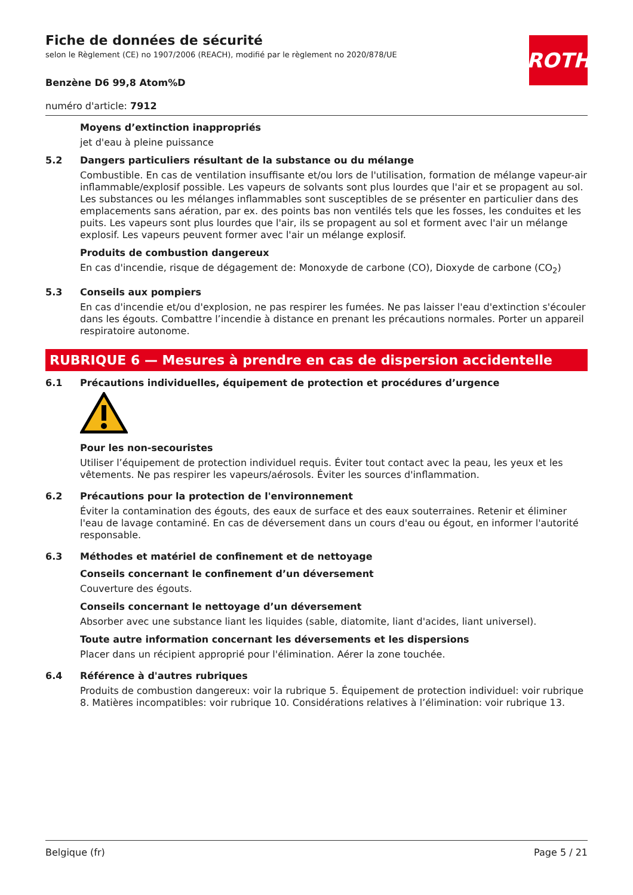ROTH
Fiche de données de sécurité
selon le Règlement (CE) no 1907/2006 (REACH), modifié par le règlement no 2020/878/UE
Benzène D6 99,8 Atom%D
numéro d'article: 7912
Moyens d’extinction inappropriés
jet d'eau à pleine puissance
5.2 Dangers particuliers résultant de la substance ou du mélange
Combustible. En cas de ventilation insuffisante et/ou lors de l'utilisation, formation de mélange vapeur-air inflammable/explosif possible. Les vapeurs de solvants sont plus lourdes que l'air et se propagent au sol. Les substances ou les mélanges inflammables sont susceptibles de se présenter en particulier dans des emplacements sans aération, par ex. des points bas non ventilés tels que les fosses, les conduites et les puits. Les vapeurs sont plus lourdes que l'air, ils se propagent au sol et forment avec l'air un mélange explosif. Les vapeurs peuvent former avec l'air un mélange explosif.
Produits de combustion dangereux
En cas d'incendie, risque de dégagement de: Monoxyde de carbone (CO), Dioxyde de carbone (CO<sub>2</sub>)
5.3 Conseils aux pompiers
En cas d'incendie et/ou d'explosion, ne pas respirer les fumées. Ne pas laisser l'eau d'extinction s'écouler dans les égouts. Combattre l’incendie à distance en prenant les précautions normales. Porter un appareil respiratoire autonome.
RUBRIQUE 6 — Mesures à prendre en cas de dispersion accidentelle
6.1 Précautions individuelles, équipement de protection et procédures d’urgence
Pour les non-secouristes
Utiliser l’équipement de protection individuel requis. Éviter tout contact avec la peau, les yeux et les vêtements. Ne pas respirer les vapeurs/aérosols. Éviter les sources d'inflammation.
6.2 Précautions pour la protection de l'environnement
Éviter la contamination des égouts, des eaux de surface et des eaux souterraines. Retenir et éliminer l'eau de lavage contaminé. En cas de déversement dans un cours d'eau ou égout, en informer l'autorité responsable.
6.3 Méthodes et matériel de confinement et de nettoyage
Conseils concernant le confinement d’un déversement
Couverture des égouts.
Conseils concernant le nettoyage d’un déversement
Absorber avec une substance liant les liquides (sable, diatomite, liant d'acides, liant universel).
Toute autre information concernant les déversements et les dispersions
Placer dans un récipient approprié pour l'élimination. Aérer la zone touchée.
6.4 Référence à d'autres rubriques
Produits de combustion dangereux: voir la rubrique 5. Équipement de protection individuel: voir rubrique 8. Matières incompatibles: voir rubrique 10. Considérations relatives à l’élimination: voir rubrique 13.
Belgique (fr) Page 5 / 21